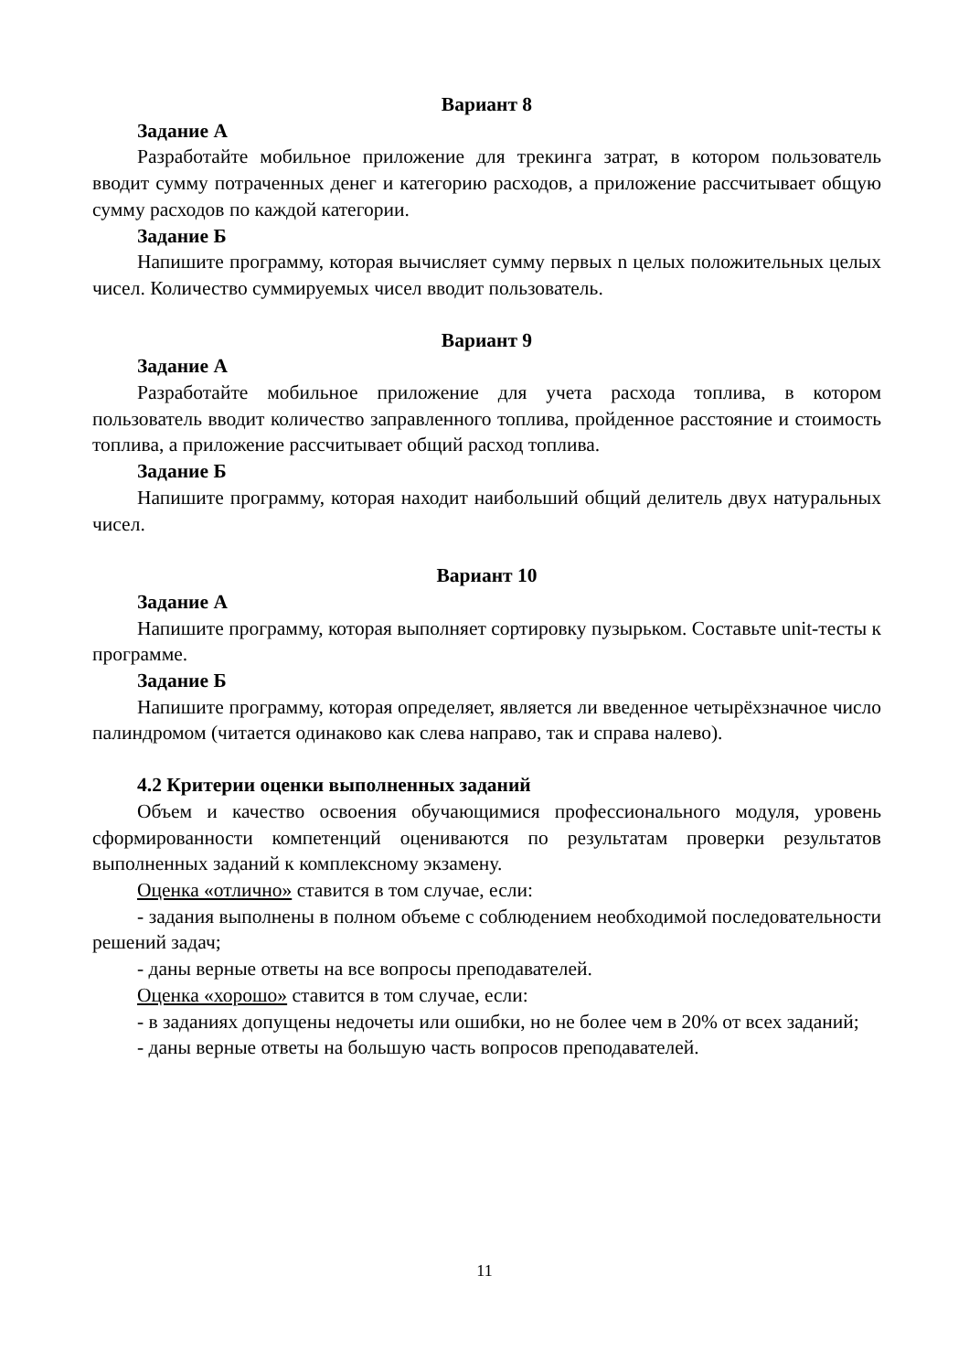Вариант 8
Задание А
Разработайте мобильное приложение для трекинга затрат, в котором пользователь вводит сумму потраченных денег и категорию расходов, а приложение рассчитывает общую сумму расходов по каждой категории.
Задание Б
Напишите программу, которая вычисляет сумму первых n целых положительных целых чисел. Количество суммируемых чисел вводит пользователь.
Вариант 9
Задание А
Разработайте мобильное приложение для учета расхода топлива, в котором пользователь вводит количество заправленного топлива, пройденное расстояние и стоимость топлива, а приложение рассчитывает общий расход топлива.
Задание Б
Напишите программу, которая находит наибольший общий делитель двух натуральных чисел.
Вариант 10
Задание А
Напишите программу, которая выполняет сортировку пузырьком. Составьте unit-тесты к программе.
Задание Б
Напишите программу, которая определяет, является ли введенное четырёхзначное число палиндромом (читается одинаково как слева направо, так и справа налево).
4.2 Критерии оценки выполненных заданий
Объем и качество освоения обучающимися профессионального модуля, уровень сформированности компетенций оцениваются по результатам проверки результатов выполненных заданий к комплексному экзамену.
Оценка «отлично» ставится в том случае, если:
- задания выполнены в полном объеме с соблюдением необходимой последовательности решений задач;
- даны верные ответы на все вопросы преподавателей.
Оценка «хорошо» ставится в том случае, если:
- в заданиях допущены недочеты или ошибки, но не более чем в 20% от всех заданий;
- даны верные ответы на большую часть вопросов преподавателей.
11